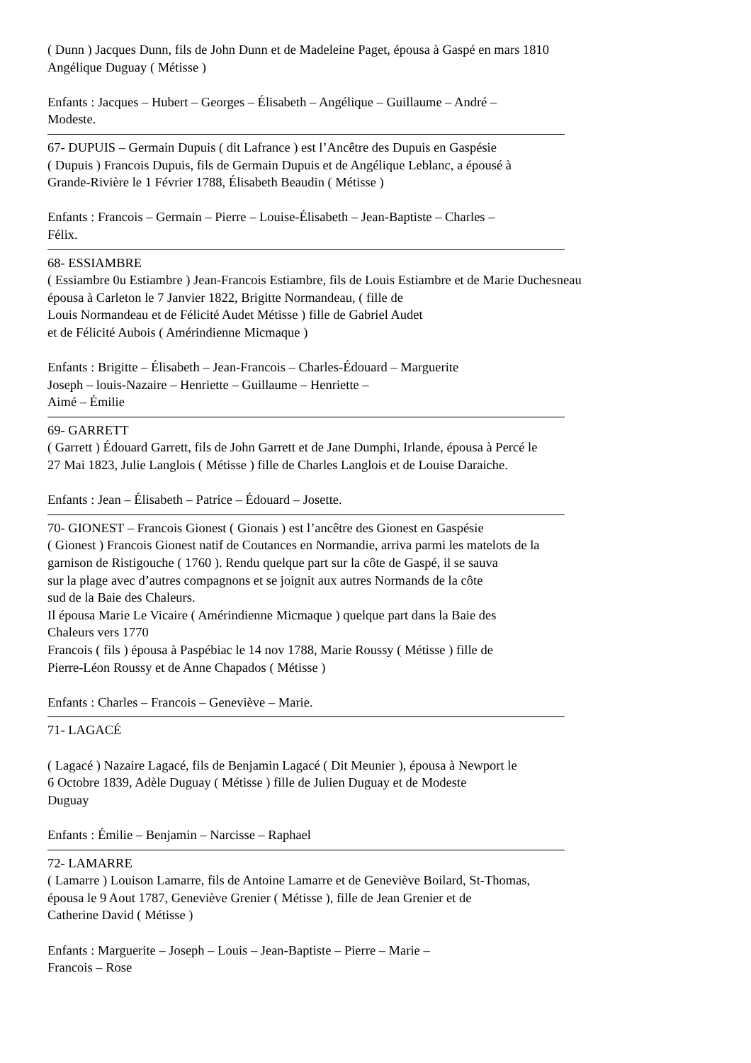( Dunn ) Jacques Dunn, fils de John Dunn et de Madeleine Paget, épousa à Gaspé en mars 1810
Angélique Duguay ( Métisse )
Enfants : Jacques – Hubert – Georges – Élisabeth – Angélique – Guillaume – André –
Modeste.
67- DUPUIS – Germain Dupuis ( dit Lafrance ) est l’Ancêtre des Dupuis en Gaspésie
( Dupuis ) Francois Dupuis, fils de Germain Dupuis et de Angélique Leblanc, a épousé à
Grande-Rivière le 1 Février 1788, Élisabeth Beaudin ( Métisse )
Enfants : Francois – Germain – Pierre – Louise-Élisabeth – Jean-Baptiste – Charles –
Félix.
68- ESSIAMBRE
( Essiambre 0u Estiambre ) Jean-Francois Estiambre, fils de Louis Estiambre et de Marie Duchesneau
épousa à Carleton le 7 Janvier 1822, Brigitte Normandeau, ( fille de
Louis Normandeau et de Félicité Audet Métisse ) fille de Gabriel Audet
et de Félicité Aubois ( Amérindienne Micmaque )
Enfants : Brigitte – Élisabeth – Jean-Francois – Charles-Édouard – Marguerite
Joseph – louis-Nazaire – Henriette – Guillaume – Henriette –
Aimé – Émilie
69- GARRETT
( Garrett ) Édouard Garrett, fils de John Garrett et de Jane Dumphi, Irlande, épousa à Percé le
27 Mai 1823, Julie Langlois ( Métisse ) fille de Charles Langlois et de Louise Daraiche.
Enfants : Jean – Élisabeth – Patrice – Édouard – Josette.
70- GIONEST – Francois Gionest ( Gionais ) est l’ancêtre des Gionest en Gaspésie
( Gionest ) Francois Gionest natif de Coutances en Normandie, arriva parmi les matelots de la
garnison de Ristigouche ( 1760 ). Rendu quelque part sur la côte de Gaspé, il se sauva
sur la plage avec d’autres compagnons et se joignit aux autres Normands de la côte
sud de la Baie des Chaleurs.
Il épousa Marie Le Vicaire ( Amérindienne Micmaque ) quelque part dans la Baie des
Chaleurs vers 1770
Francois ( fils ) épousa à Paspébiac le 14 nov 1788, Marie Roussy ( Métisse ) fille de
Pierre-Léon Roussy et de Anne Chapados ( Métisse )
Enfants : Charles – Francois – Geneviève – Marie.
71- LAGACÉ
( Lagacé ) Nazaire Lagacé, fils de Benjamin Lagacé ( Dit Meunier ), épousa à Newport le
6 Octobre 1839, Adèle Duguay ( Métisse ) fille de Julien Duguay et de Modeste
Duguay
Enfants : Émilie – Benjamin – Narcisse – Raphael
72- LAMARRE
( Lamarre ) Louison Lamarre, fils de Antoine Lamarre et de Geneviève Boilard, St-Thomas,
épousa le 9 Aout 1787, Geneviève Grenier ( Métisse ), fille de Jean Grenier et de
Catherine David ( Métisse )
Enfants : Marguerite – Joseph – Louis – Jean-Baptiste – Pierre – Marie –
Francois – Rose